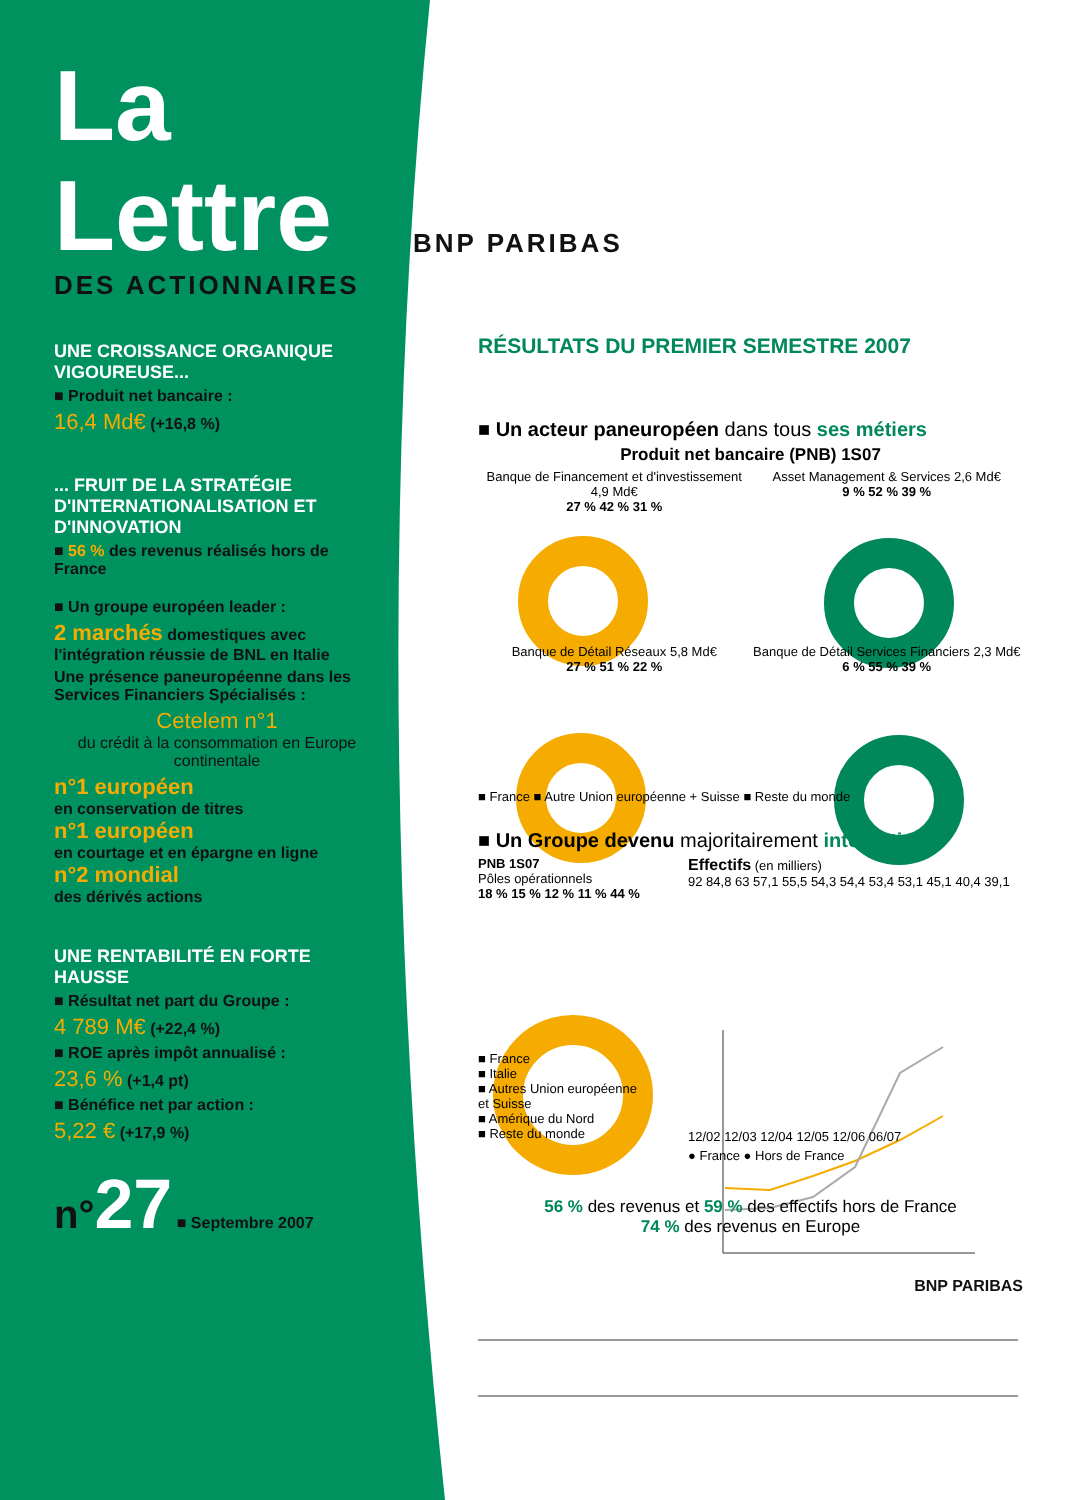La
Lettre
DES ACTIONNAIRES
UNE CROISSANCE ORGANIQUE VIGOUREUSE...
■ Produit net bancaire :
16,4 Md€ (+16,8 %)
... FRUIT DE LA STRATÉGIE D'INTERNATIONALISATION ET D'INNOVATION
■ 56 % des revenus réalisés hors de France
■ Un groupe européen leader :
2 marchés domestiques avec l'intégration réussie de BNL en Italie
Une présence paneuropéenne dans les Services Financiers Spécialisés :
Cetelem n°1
du crédit à la consommation en Europe continentale
n°1 européen
en conservation de titres
n°1 européen
en courtage et en épargne en ligne
n°2 mondial
des dérivés actions
UNE RENTABILITÉ EN FORTE HAUSSE
■ Résultat net part du Groupe :
4 789 M€ (+22,4 %)
■ ROE après impôt annualisé :
23,6 % (+1,4 pt)
■ Bénéfice net par action :
5,22 € (+17,9 %)
n°27 ■ Septembre 2007
BNP PARIBAS
RÉSULTATS DU PREMIER SEMESTRE 2007
■ Un acteur paneuropéen dans tous ses métiers
Produit net bancaire (PNB) 1S07
Banque de Financement et d'investissement 4,9 Md€
27 % 42 % 31 %
Asset Management & Services 2,6 Md€
9 % 52 % 39 %
Banque de Détail Réseaux 5,8 Md€
27 % 51 % 22 %
Banque de Détail Services Financiers 2,3 Md€
6 % 55 % 39 %
■ France ■ Autre Union européenne + Suisse ■ Reste du monde
■ Un Groupe devenu majoritairement international
PNB 1S07
Pôles opérationnels
18 % 15 % 12 % 11 % 44 %
■ France
■ Italie
■ Autres Union européenne et Suisse
■ Amérique du Nord
■ Reste du monde
Effectifs (en milliers)
92 84,8 63 57,1 55,5 54,3 54,4 53,4 53,1 45,1 40,4 39,1
12/02 12/03 12/04 12/05 12/06 06/07
● France ● Hors de France
56 % des revenus et 59 % des effectifs hors de France
74 % des revenus en Europe
BNP PARIBAS